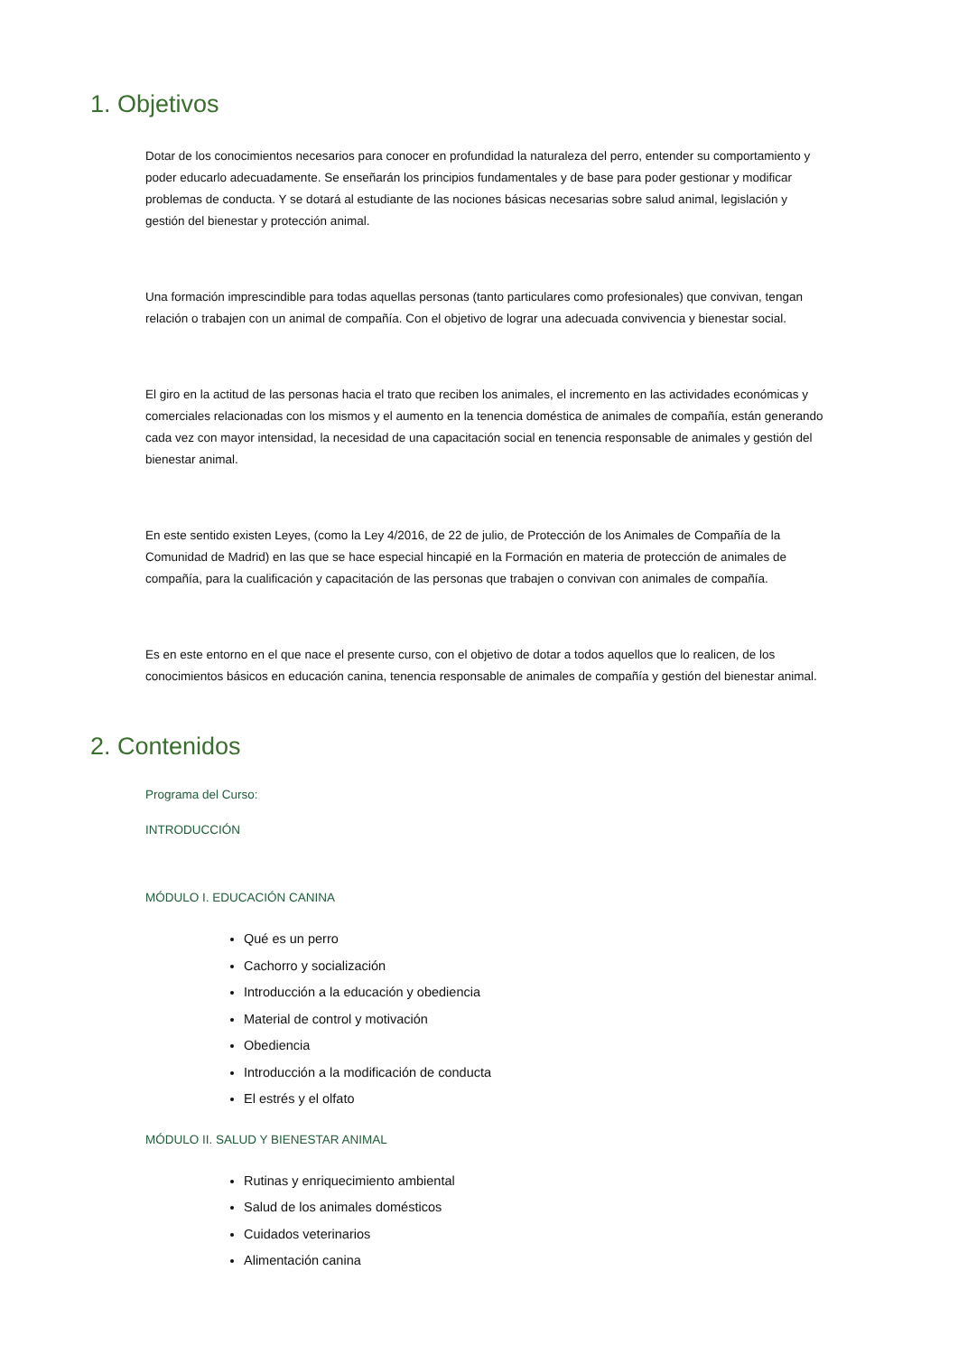1. Objetivos
Dotar de los conocimientos necesarios para conocer en profundidad la naturaleza del perro, entender su comportamiento y poder educarlo adecuadamente. Se enseñarán los principios fundamentales y de base para poder gestionar y modificar problemas de conducta. Y se dotará al estudiante de las nociones básicas necesarias sobre salud animal, legislación y gestión del bienestar y protección animal.
Una formación imprescindible para todas aquellas personas (tanto particulares como profesionales) que convivan, tengan relación o trabajen con un animal de compañía. Con el objetivo de lograr una adecuada convivencia y bienestar social.
El giro en la actitud de las personas hacia el trato que reciben los animales, el incremento en las actividades económicas y comerciales relacionadas con los mismos y el aumento en la tenencia doméstica de animales de compañía, están generando cada vez con mayor intensidad, la necesidad de una capacitación social en tenencia responsable de animales y gestión del bienestar animal.
En este sentido existen Leyes, (como la Ley 4/2016, de 22 de julio, de Protección de los Animales de Compañía de la Comunidad de Madrid) en las que se hace especial hincapié en la Formación en materia de protección de animales de compañía, para la cualificación y capacitación de las personas que trabajen o convivan con animales de compañía.
Es en este entorno en el que nace el presente curso, con el objetivo de dotar a todos aquellos que lo realicen, de los conocimientos básicos en educación canina, tenencia responsable de animales de compañía y gestión del bienestar animal.
2. Contenidos
Programa del Curso:
INTRODUCCIÓN
MÓDULO I. EDUCACIÓN CANINA
Qué es un perro
Cachorro y socialización
Introducción a la educación y obediencia
Material de control y motivación
Obediencia
Introducción a la modificación de conducta
El estrés y el olfato
MÓDULO II. SALUD Y BIENESTAR ANIMAL
Rutinas y enriquecimiento ambiental
Salud de los animales domésticos
Cuidados veterinarios
Alimentación canina